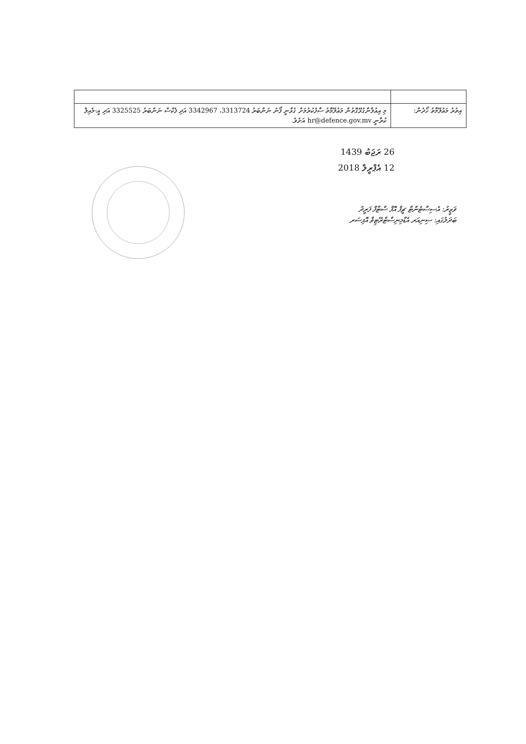| އިތުރު މަޢުލޫމާތު ހޯދުން: | މި އިޢުލާނާގުޅޭގޮތުން މަޢުލޫމާތު ސާފުކުރުމަށް ގުޅާނީ ފޯނު ނަންބަރު 3313724، 3342967 އަދި ފެކްސް ނަންބަރު 3325525 އަދި އީ-މެއިލް ކުރާނީ hr@defence.gov.mv އަށެވެ. |
26 ރަޖަބު 1439
12 އެޕްރީލް 2018
ވަޒީރު: އެސިސްޓެންޓް ޗީފް އޮފް ސްޓާފް ފަރީދު
ބަދަލުގައި: ސިނިއަރ އެޑްމިނިސްޓްރޭޓިވް އޮފިސަރ